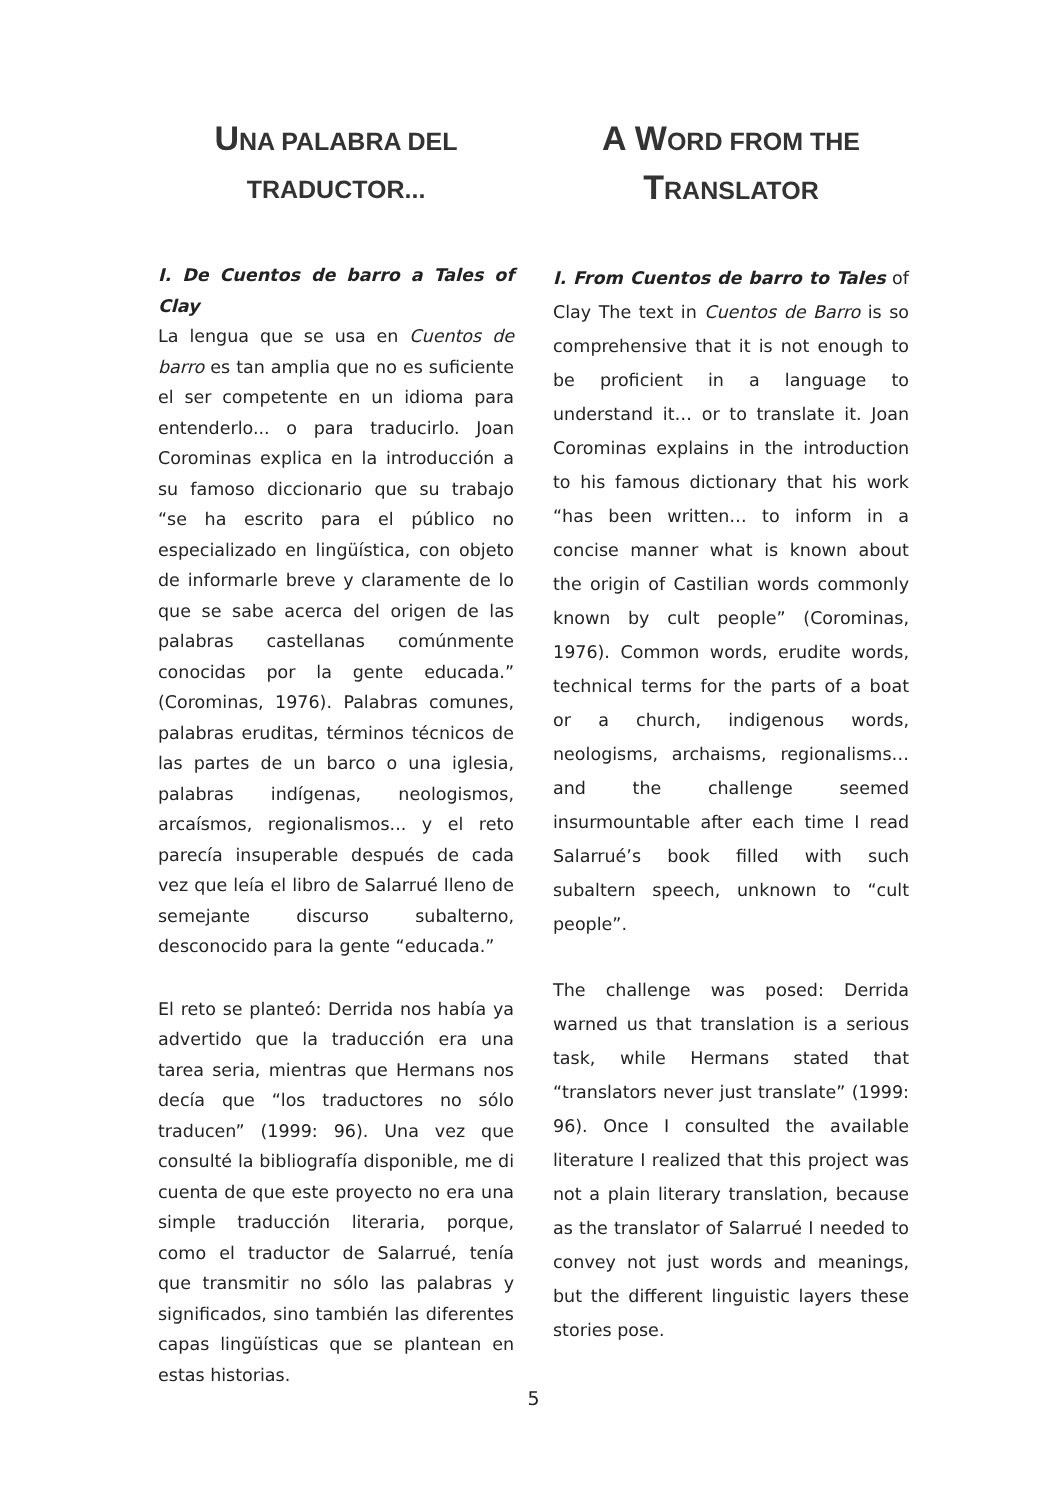UNA PALABRA DEL
TRADUCTOR...
I. De Cuentos de barro a Tales of Clay
La lengua que se usa en Cuentos de barro es tan amplia que no es suficiente el ser competente en un idioma para entenderlo... o para traducirlo. Joan Corominas explica en la introducción a su famoso diccionario que su trabajo “se ha escrito para el público no especializado en lingüística, con objeto de informarle breve y claramente de lo que se sabe acerca del origen de las palabras castellanas comúnmente conocidas por la gente educada.” (Corominas, 1976). Palabras comunes, palabras eruditas, términos técnicos de las partes de un barco o una iglesia, palabras indígenas, neologismos, arcaísmos, regionalismos... y el reto parecía insuperable después de cada vez que leía el libro de Salarrué lleno de semejante discurso subalterno, desconocido para la gente “educada.”
El reto se planteó: Derrida nos había ya advertido que la traducción era una tarea seria, mientras que Hermans nos decía que “los traductores no sólo traducen” (1999: 96). Una vez que consulté la bibliografía disponible, me di cuenta de que este proyecto no era una simple traducción literaria, porque, como el traductor de Salarrué, tenía que transmitir no sólo las palabras y significados, sino también las diferentes capas lingüísticas que se plantean en estas historias.
A W ORD FROM THE
TRANSLATOR
I. From Cuentos de barro to Tales of Clay The text in Cuentos de Barro is so comprehensive that it is not enough to be proficient in a language to understand it… or to translate it. Joan Corominas explains in the introduction to his famous dictionary that his work “has been written… to inform in a concise manner what is known about the origin of Castilian words commonly known by cult people” (Corominas, 1976). Common words, erudite words, technical terms for the parts of a boat or a church, indigenous words, neologisms, archaisms, regionalisms… and the challenge seemed insurmountable after each time I read Salarrué’s book filled with such subaltern speech, unknown to “cult people”.
The challenge was posed: Derrida warned us that translation is a serious task, while Hermans stated that “translators never just translate” (1999: 96). Once I consulted the available literature I realized that this project was not a plain literary translation, because as the translator of Salarrué I needed to convey not just words and meanings, but the different linguistic layers these stories pose.
5